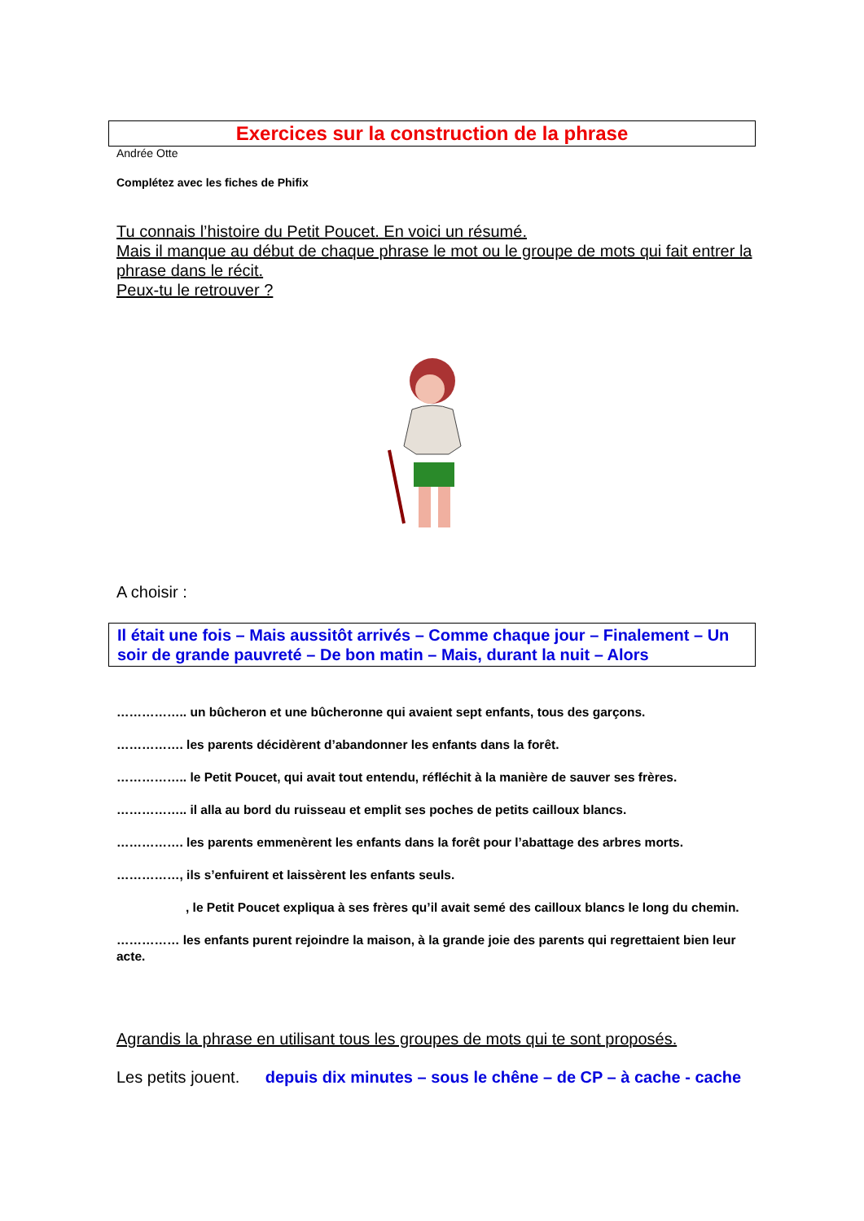Exercices sur la construction de la phrase
Andrée Otte
Complétez avec les fiches de Phifix
Tu connais l’histoire du Petit Poucet. En voici un résumé.
Mais il manque au début de chaque phrase le mot ou le groupe de mots qui fait entrer la phrase dans le récit.
Peux-tu le retrouver ?
A choisir :
Il était une fois – Mais aussitôt arrivés – Comme chaque jour – Finalement – Un soir de grande pauvreté – De bon matin – Mais, durant la nuit – Alors
…………….. un bûcheron et une bûcheronne qui avaient sept enfants, tous des garçons.
……………. les parents décidèrent d’abandonner les enfants dans la forêt.
…………….. le Petit Poucet, qui avait tout entendu, réfléchit à la manière de sauver ses frères.
…………….. il alla au bord du ruisseau et emplit ses poches de petits cailloux blancs.
……………. les parents emmenèrent les enfants dans la forêt pour l’abattage des arbres morts.
……………, ils s’enfuirent et laissèrent les enfants seuls.
, le Petit Poucet expliqua à ses frères qu’il avait semé des cailloux blancs le long du chemin.
…………… les enfants purent rejoindre la maison, à la grande joie des parents qui regrettaient bien leur acte.
Agrandis la phrase en utilisant tous les groupes de mots qui te sont proposés.
Les petits jouent. depuis dix minutes – sous le chêne – de CP – à cache - cache